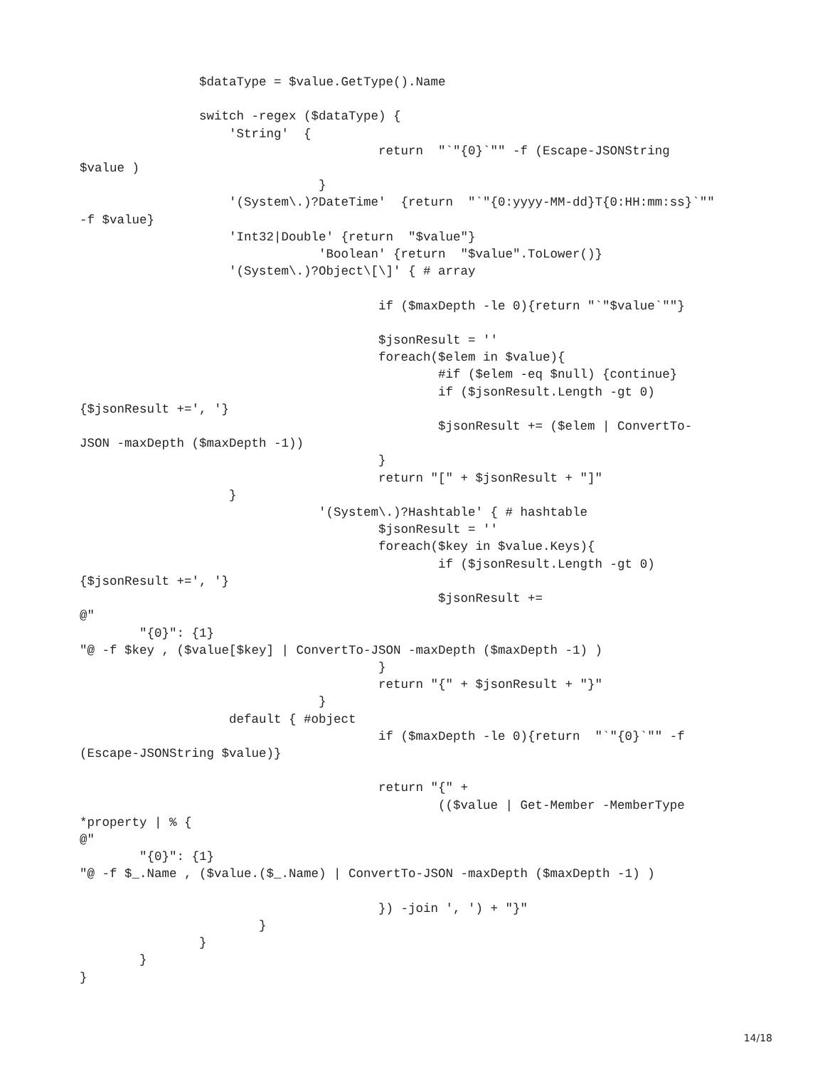$dataType = $value.GetType().Name

                switch -regex ($dataType) {
                    'String'  {
                                        return  "`"{0}`"" -f (Escape-JSONString
$value )
                                }
                    '(System\.)?DateTime'  {return  "`"{0:yyyy-MM-dd}T{0:HH:mm:ss}`""
-f $value}
                    'Int32|Double' {return  "$value"}
                                'Boolean' {return  "$value".ToLower()}
                    '(System\.)?Object\[\]' { # array

                                        if ($maxDepth -le 0){return "`"$value`""}

                                        $jsonResult = ''
                                        foreach($elem in $value){
                                                #if ($elem -eq $null) {continue}
                                                if ($jsonResult.Length -gt 0)
{$jsonResult +=', '}
                                                $jsonResult += ($elem | ConvertTo-
JSON -maxDepth ($maxDepth -1))
                                        }
                                        return "[" + $jsonResult + "]"
                    }
                                '(System\.)?Hashtable' { # hashtable
                                        $jsonResult = ''
                                        foreach($key in $value.Keys){
                                                if ($jsonResult.Length -gt 0)
{$jsonResult +=', '}
                                                $jsonResult +=
@"
        "{0}": {1}
"@ -f $key , ($value[$key] | ConvertTo-JSON -maxDepth ($maxDepth -1) )
                                        }
                                        return "{" + $jsonResult + "}"
                                }
                    default { #object
                                        if ($maxDepth -le 0){return  "`"{0}`"" -f
(Escape-JSONString $value)}

                                        return "{" +
                                                (($value | Get-Member -MemberType
*property | % {
@"
        "{0}": {1}
"@ -f $_.Name , ($value.($_.Name) | ConvertTo-JSON -maxDepth ($maxDepth -1) )

                                        }) -join ', ') + "}"
                        }
                }
        }
}
14/18